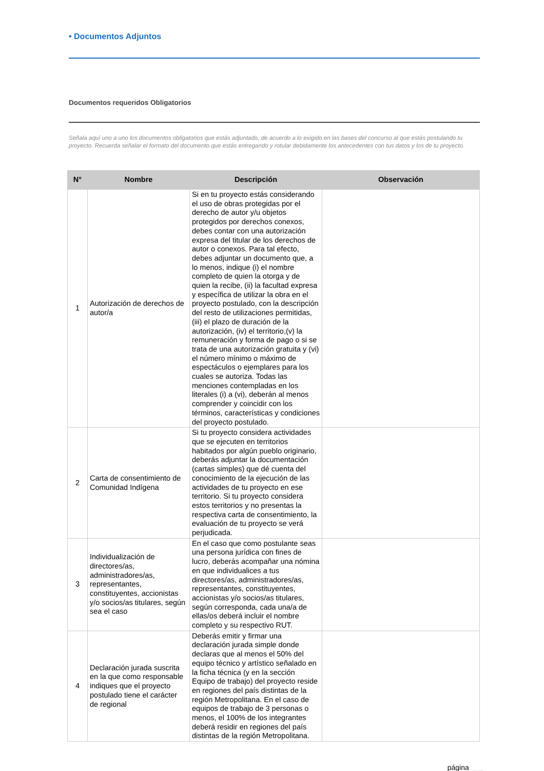• Documentos Adjuntos
Documentos requeridos Obligatorios
Señala aquí uno a uno los documentos obligatorios que estás adjuntado, de acuerdo a lo exigido en las bases del concurso al que estás postulando tu proyecto. Recuerda señalar el formato del documento que estás entregando y rotular debidamente los antecedentes con tus datos y los de tu proyecto.
| N° | Nombre | Descripción | Observación |
| --- | --- | --- | --- |
| 1 | Autorización de derechos de autor/a | Si en tu proyecto estás considerando el uso de obras protegidas por el derecho de autor y/u objetos protegidos por derechos conexos, debes contar con una autorización expresa del titular de los derechos de autor o conexos. Para tal efecto, debes adjuntar un documento que, a lo menos, indique (i) el nombre completo de quien la otorga y de quien la recibe, (ii) la facultad expresa y específica de utilizar la obra en el proyecto postulado, con la descripción del resto de utilizaciones permitidas, (iii) el plazo de duración de la autorización, (iv) el territorio,(v) la remuneración y forma de pago o si se trata de una autorización gratuita y (vi) el número mínimo o máximo de espectáculos o ejemplares para los cuales se autoriza. Todas las menciones contempladas en los literales (i) a (vi), deberán al menos comprender y coincidir con los términos, características y condiciones del proyecto postulado. | |
| 2 | Carta de consentimiento de Comunidad Indígena | Si tu proyecto considera actividades que se ejecuten en territorios habitados por algún pueblo originario, deberás adjuntar la documentación (cartas simples) que dé cuenta del conocimiento de la ejecución de las actividades de tu proyecto en ese territorio. Si tu proyecto considera estos territorios y no presentas la respectiva carta de consentimiento, la evaluación de tu proyecto se verá perjudicada. | |
| 3 | Individualización de directores/as, administradores/as, representantes, constituyentes, accionistas y/o socios/as titulares, según sea el caso | En el caso que como postulante seas una persona jurídica con fines de lucro, deberás acompañar una nómina en que individualices a tus directores/as, administradores/as, representantes, constituyentes, accionistas y/o socios/as titulares, según corresponda, cada una/a de ellas/os deberá incluir el nombre completo y su respectivo RUT. | |
| 4 | Declaración jurada suscrita en la que como responsable indiques que el proyecto postulado tiene el carácter de regional | Deberás emitir y firmar una declaración jurada simple donde declaras que al menos el 50% del equipo técnico y artístico señalado en la ficha técnica (y en la sección Equipo de trabajo) del proyecto reside en regiones del país distintas de la región Metropolitana. En el caso de equipos de trabajo de 3 personas o menos, el 100% de los integrantes deberá residir en regiones del país distintas de la región Metropolitana. | |
página ___